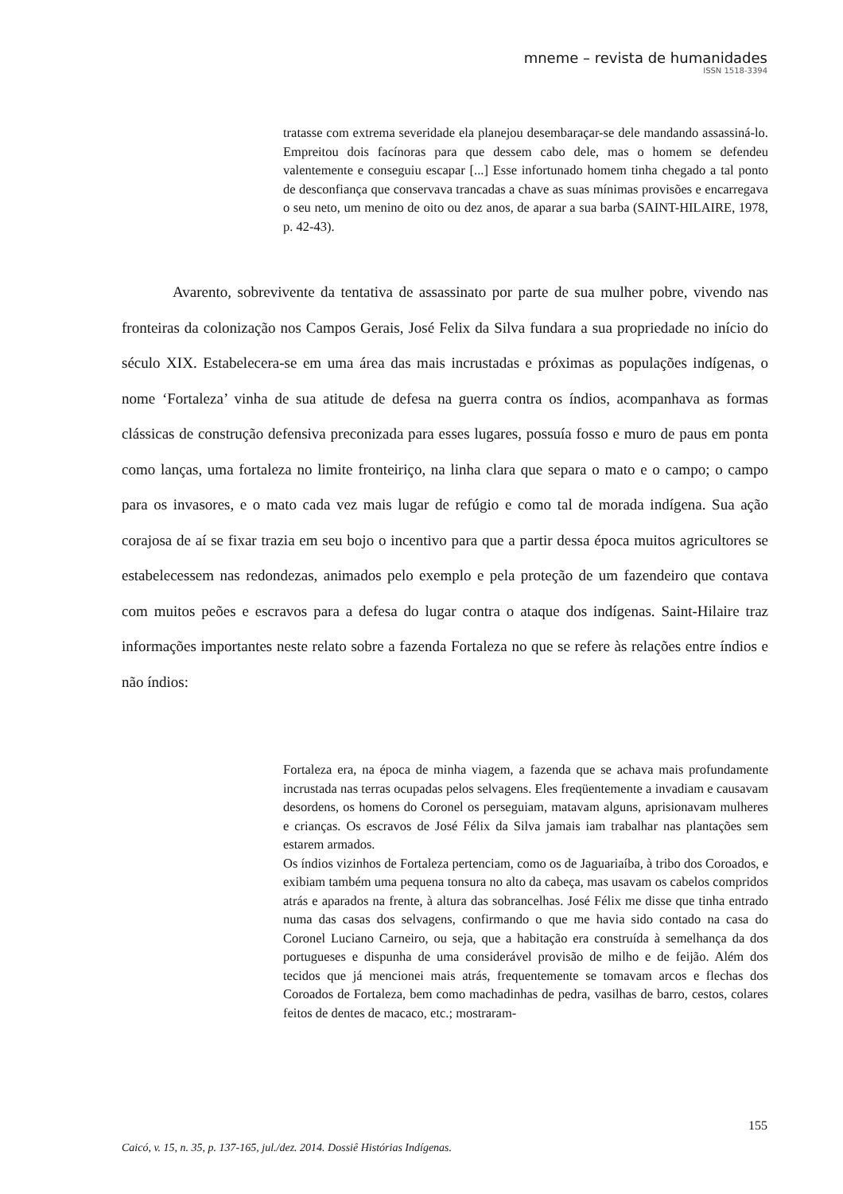mneme – revista de humanidades
ISSN 1518-3394
tratasse com extrema severidade ela planejou desembaraçar-se dele mandando assassiná-lo. Empreitou dois facínoras para que dessem cabo dele, mas o homem se defendeu valentemente e conseguiu escapar [...] Esse infortunado homem tinha chegado a tal ponto de desconfiança que conservava trancadas a chave as suas mínimas provisões e encarregava o seu neto, um menino de oito ou dez anos, de aparar a sua barba (SAINT-HILAIRE, 1978, p. 42-43).
Avarento, sobrevivente da tentativa de assassinato por parte de sua mulher pobre, vivendo nas fronteiras da colonização nos Campos Gerais, José Felix da Silva fundara a sua propriedade no início do século XIX. Estabelecera-se em uma área das mais incrustadas e próximas as populações indígenas, o nome ‘Fortaleza’ vinha de sua atitude de defesa na guerra contra os índios, acompanhava as formas clássicas de construção defensiva preconizada para esses lugares, possuía fosso e muro de paus em ponta como lanças, uma fortaleza no limite fronteiriço, na linha clara que separa o mato e o campo; o campo para os invasores, e o mato cada vez mais lugar de refúgio e como tal de morada indígena. Sua ação corajosa de aí se fixar trazia em seu bojo o incentivo para que a partir dessa época muitos agricultores se estabelecessem nas redondezas, animados pelo exemplo e pela proteção de um fazendeiro que contava com muitos peões e escravos para a defesa do lugar contra o ataque dos indígenas. Saint-Hilaire traz informações importantes neste relato sobre a fazenda Fortaleza no que se refere às relações entre índios e não índios:
Fortaleza era, na época de minha viagem, a fazenda que se achava mais profundamente incrustada nas terras ocupadas pelos selvagens. Eles freqüentemente a invadiam e causavam desordens, os homens do Coronel os perseguiam, matavam alguns, aprisionavam mulheres e crianças. Os escravos de José Félix da Silva jamais iam trabalhar nas plantações sem estarem armados.
Os índios vizinhos de Fortaleza pertenciam, como os de Jaguariaíba, à tribo dos Coroados, e exibiam também uma pequena tonsura no alto da cabeça, mas usavam os cabelos compridos atrás e aparados na frente, à altura das sobrancelhas. José Félix me disse que tinha entrado numa das casas dos selvagens, confirmando o que me havia sido contado na casa do Coronel Luciano Carneiro, ou seja, que a habitação era construída à semelhança da dos portugueses e dispunha de uma considerável provisão de milho e de feijão. Além dos tecidos que já mencionei mais atrás, frequentemente se tomavam arcos e flechas dos Coroados de Fortaleza, bem como machadinhas de pedra, vasilhas de barro, cestos, colares feitos de dentes de macaco, etc.; mostraram-
155
Caicó, v. 15, n. 35, p. 137-165, jul./dez. 2014. Dossiê Histórias Indígenas.